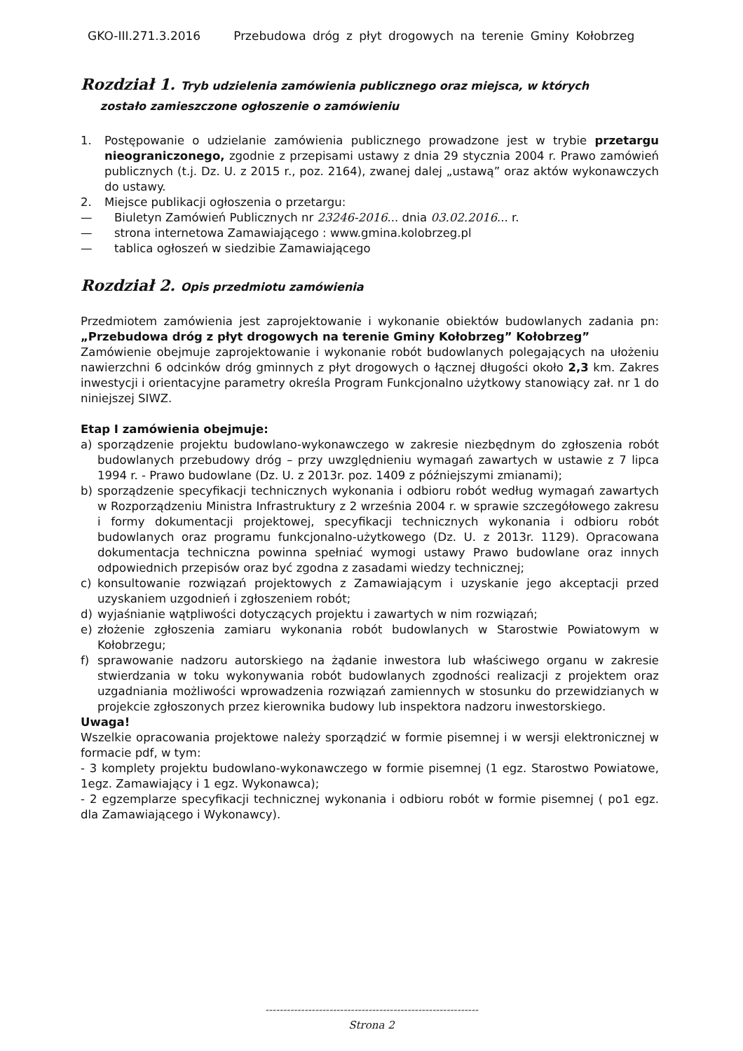GKO-III.271.3.2016 Przebudowa dróg z płyt drogowych na terenie Gminy Kołobrzeg
Rozdział 1. Tryb udzielenia zamówienia publicznego oraz miejsca, w których
zostało zamieszczone ogłoszenie o zamówieniu
1. Postępowanie o udzielanie zamówienia publicznego prowadzone jest w trybie przetargu nieograniczonego, zgodnie z przepisami ustawy z dnia 29 stycznia 2004 r. Prawo zamówień publicznych (t.j. Dz. U. z 2015 r., poz. 2164), zwanej dalej „ustawą” oraz aktów wykonawczych do ustawy.
2. Miejsce publikacji ogłoszenia o przetargu:
— Biuletyn Zamówień Publicznych nr 23246-2016... dnia 03.02.2016... r.
— strona internetowa Zamawiającego : www.gmina.kolobrzeg.pl
— tablica ogłoszeń w siedzibie Zamawiającego
Rozdział 2. Opis przedmiotu zamówienia
Przedmiotem zamówienia jest zaprojektowanie i wykonanie obiektów budowlanych zadania pn: „Przebudowa dróg z płyt drogowych na terenie Gminy Kołobrzeg” Kołobrzeg”
Zamówienie obejmuje zaprojektowanie i wykonanie robót budowlanych polegających na ułożeniu nawierzchni 6 odcinków dróg gminnych z płyt drogowych o łącznej długości około 2,3 km. Zakres inwestycji i orientacyjne parametry określa Program Funkcjonalno użytkowy stanowiący zał. nr 1 do niniejszej SIWZ.
Etap I zamówienia obejmuje:
a) sporządzenie projektu budowlano-wykonawczego w zakresie niezbędnym do zgłoszenia robót budowlanych przebudowy dróg – przy uwzględnieniu wymagań zawartych w ustawie z 7 lipca 1994 r. - Prawo budowlane (Dz. U. z 2013r. poz. 1409 z późniejszymi zmianami);
b) sporządzenie specyfikacji technicznych wykonania i odbioru robót według wymagań zawartych w Rozporządzeniu Ministra Infrastruktury z 2 września 2004 r. w sprawie szczegółowego zakresu i formy dokumentacji projektowej, specyfikacji technicznych wykonania i odbioru robót budowlanych oraz programu funkcjonalno-użytkowego (Dz. U. z 2013r. 1129). Opracowana dokumentacja techniczna powinna spełniać wymogi ustawy Prawo budowlane oraz innych odpowiednich przepisów oraz być zgodna z zasadami wiedzy technicznej;
c) konsultowanie rozwiązań projektowych z Zamawiającym i uzyskanie jego akceptacji przed uzyskaniem uzgodnień i zgłoszeniem robót;
d) wyjaśnianie wątpliwości dotyczących projektu i zawartych w nim rozwiązań;
e) złożenie zgłoszenia zamiaru wykonania robót budowlanych w Starostwie Powiatowym w Kołobrzegu;
f) sprawowanie nadzoru autorskiego na żądanie inwestora lub właściwego organu w zakresie stwierdzania w toku wykonywania robót budowlanych zgodności realizacji z projektem oraz uzgadniania możliwości wprowadzenia rozwiązań zamiennych w stosunku do przewidzianych w projekcie zgłoszonych przez kierownika budowy lub inspektora nadzoru inwestorskiego.
Uwaga!
Wszelkie opracowania projektowe należy sporządzić w formie pisemnej i w wersji elektronicznej w formacie pdf, w tym:
- 3 komplety projektu budowlano-wykonawczego w formie pisemnej (1 egz. Starostwo Powiatowe, 1egz. Zamawiający i 1 egz. Wykonawca);
- 2 egzemplarze specyfikacji technicznej wykonania i odbioru robót w formie pisemnej ( po1 egz. dla Zamawiającego i Wykonawcy).
------------------------------------------------------------
Strona 2